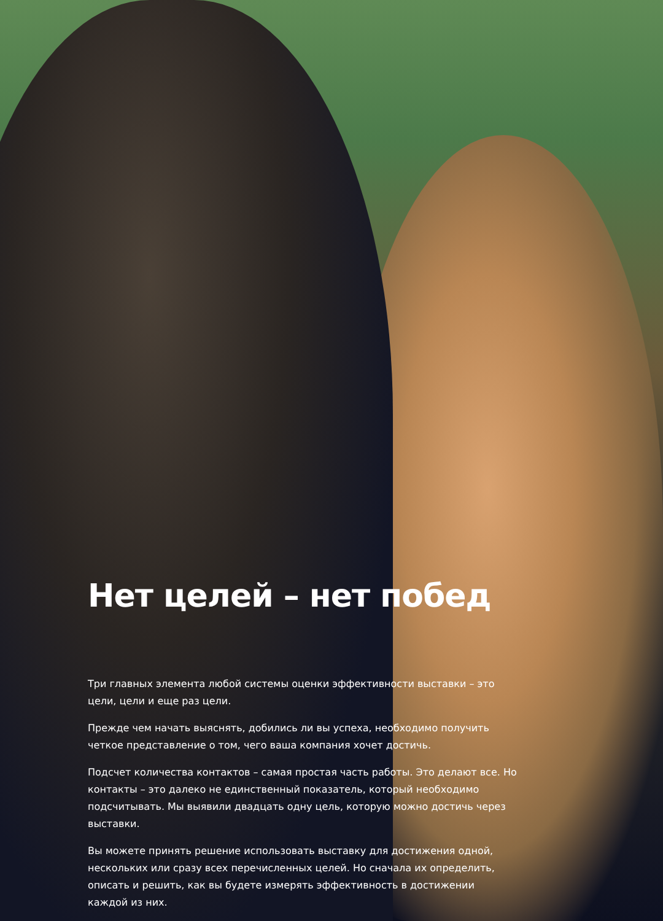Нет целей – нет побед
Три главных элемента любой системы оценки эффективности выставки – это цели, цели и еще раз цели.
Прежде чем начать выяснять, добились ли вы успеха, необходимо получить четкое представление о том, чего ваша компания хочет достичь.
Подсчет количества контактов – самая простая часть работы. Это делают все. Но контакты – это далеко не единственный показатель, который необходимо подсчитывать. Мы выявили двадцать одну цель, которую можно достичь через выставки.
Вы можете принять решение использовать выставку для достижения одной, нескольких или сразу всех перечисленных целей. Но сначала их определить, описать и решить, как вы будете измерять эффективность в достижении каждой из них.